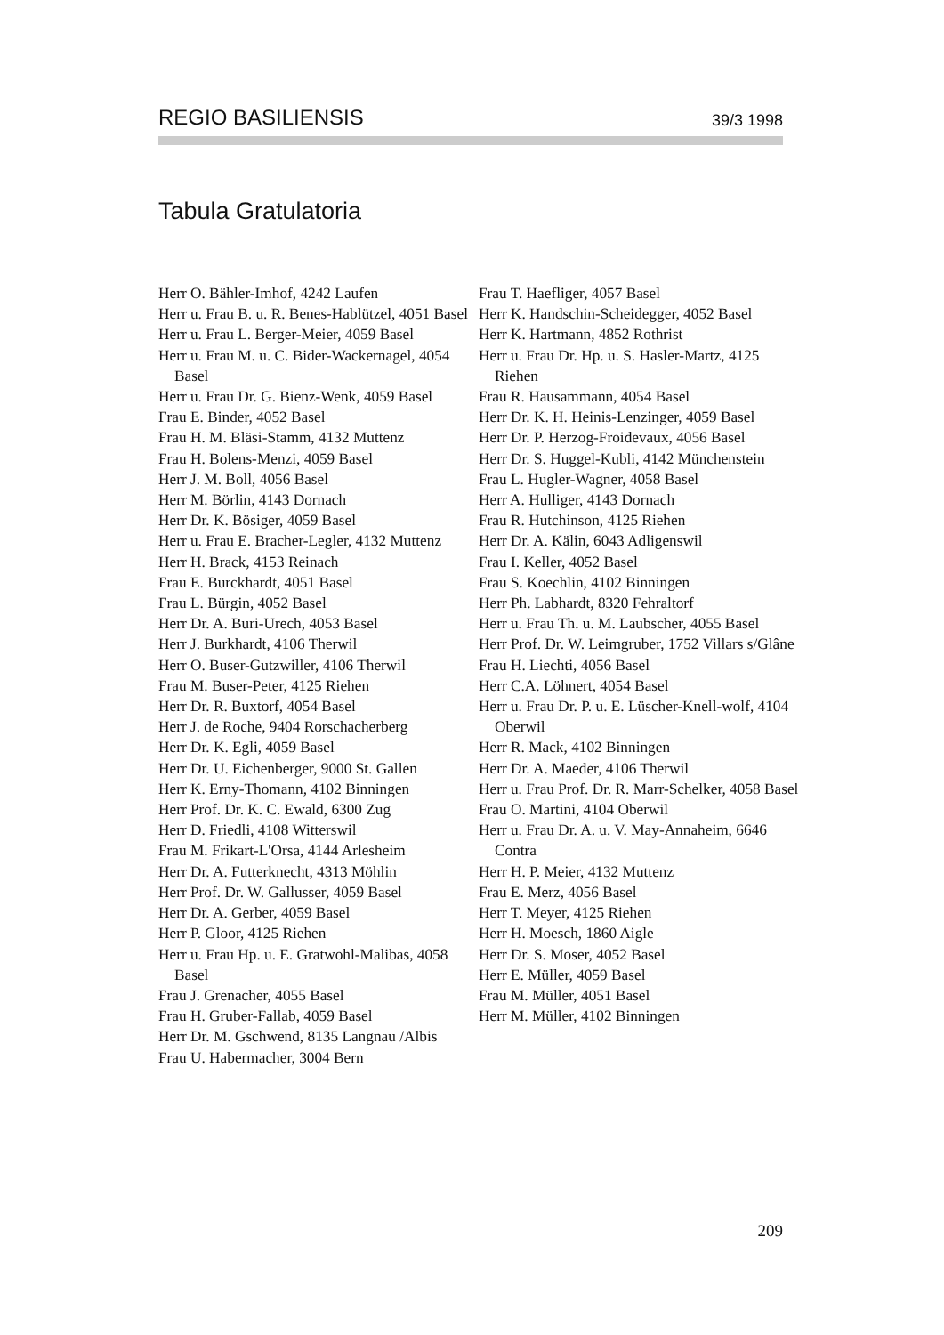REGIO BASILIENSIS 39/3 1998
Tabula Gratulatoria
Herr O. Bähler-Imhof, 4242 Laufen
Herr u. Frau B. u. R. Benes-Hablützel, 4051 Basel
Herr u. Frau L. Berger-Meier, 4059 Basel
Herr u. Frau M. u. C. Bider-Wackernagel, 4054 Basel
Herr u. Frau Dr. G. Bienz-Wenk, 4059 Basel
Frau E. Binder, 4052 Basel
Frau H. M. Bläsi-Stamm, 4132 Muttenz
Frau H. Bolens-Menzi, 4059 Basel
Herr J. M. Boll, 4056 Basel
Herr M. Börlin, 4143 Dornach
Herr Dr. K. Bösiger, 4059 Basel
Herr u. Frau E. Bracher-Legler, 4132 Muttenz
Herr H. Brack, 4153 Reinach
Frau E. Burckhardt, 4051 Basel
Frau L. Bürgin, 4052 Basel
Herr Dr. A. Buri-Urech, 4053 Basel
Herr J. Burkhardt, 4106 Therwil
Herr O. Buser-Gutzwiller, 4106 Therwil
Frau M. Buser-Peter, 4125 Riehen
Herr Dr. R. Buxtorf, 4054 Basel
Herr J. de Roche, 9404 Rorschacherberg
Herr Dr. K. Egli, 4059 Basel
Herr Dr. U. Eichenberger, 9000 St. Gallen
Herr K. Erny-Thomann, 4102 Binningen
Herr Prof. Dr. K. C. Ewald, 6300 Zug
Herr D. Friedli, 4108 Witterswil
Frau M. Frikart-L'Orsa, 4144 Arlesheim
Herr Dr. A. Futterknecht, 4313 Möhlin
Herr Prof. Dr. W. Gallusser, 4059 Basel
Herr Dr. A. Gerber, 4059 Basel
Herr P. Gloor, 4125 Riehen
Herr u. Frau Hp. u. E. Gratwohl-Malibas, 4058 Basel
Frau J. Grenacher, 4055 Basel
Frau H. Gruber-Fallab, 4059 Basel
Herr Dr. M. Gschwend, 8135 Langnau /Albis
Frau U. Habermacher, 3004 Bern
Frau T. Haefliger, 4057 Basel
Herr K. Handschin-Scheidegger, 4052 Basel
Herr K. Hartmann, 4852 Rothrist
Herr u. Frau Dr. Hp. u. S. Hasler-Martz, 4125 Riehen
Frau R. Hausammann, 4054 Basel
Herr Dr. K. H. Heinis-Lenzinger, 4059 Basel
Herr Dr. P. Herzog-Froidevaux, 4056 Basel
Herr Dr. S. Huggel-Kubli, 4142 Münchenstein
Frau L. Hugler-Wagner, 4058 Basel
Herr A. Hulliger, 4143 Dornach
Frau R. Hutchinson, 4125 Riehen
Herr Dr. A. Kälin, 6043 Adligenswil
Frau I. Keller, 4052 Basel
Frau S. Koechlin, 4102 Binningen
Herr Ph. Labhardt, 8320 Fehraltorf
Herr u. Frau Th. u. M. Laubscher, 4055 Basel
Herr Prof. Dr. W. Leimgruber, 1752 Villars s/Glâne
Frau H. Liechti, 4056 Basel
Herr C.A. Löhnert, 4054 Basel
Herr u. Frau Dr. P. u. E. Lüscher-Knell-wolf, 4104 Oberwil
Herr R. Mack, 4102 Binningen
Herr Dr. A. Maeder, 4106 Therwil
Herr u. Frau Prof. Dr. R. Marr-Schelker, 4058 Basel
Frau O. Martini, 4104 Oberwil
Herr u. Frau Dr. A. u. V. May-Annaheim, 6646 Contra
Herr H. P. Meier, 4132 Muttenz
Frau E. Merz, 4056 Basel
Herr T. Meyer, 4125 Riehen
Herr H. Moesch, 1860 Aigle
Herr Dr. S. Moser, 4052 Basel
Herr E. Müller, 4059 Basel
Frau M. Müller, 4051 Basel
Herr M. Müller, 4102 Binningen
209